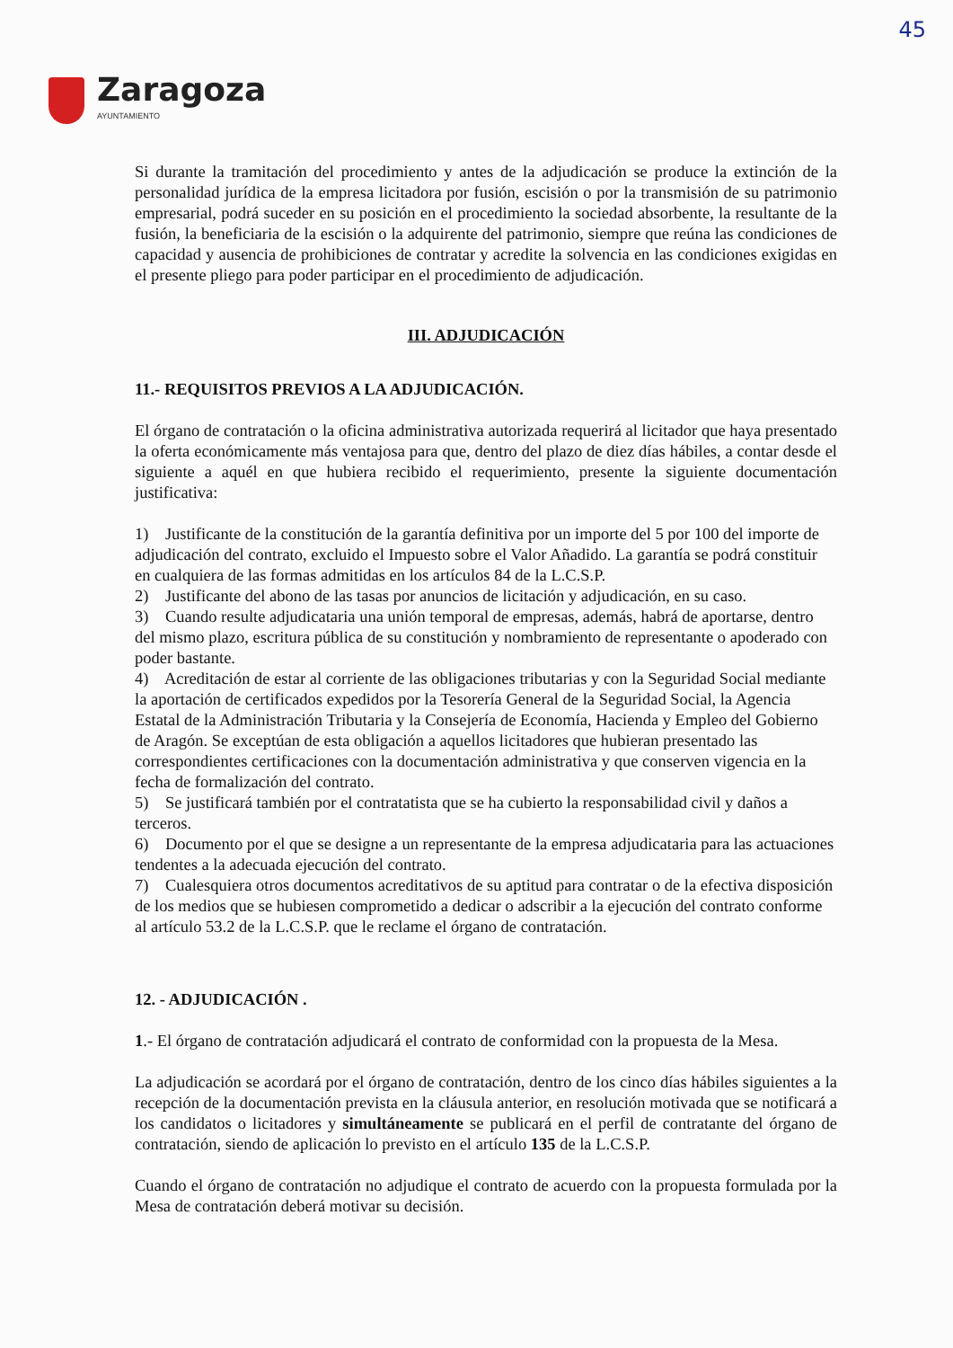45
Zaragoza
AYUNTAMIENTO
Si durante la tramitación del procedimiento y antes de la adjudicación se produce la extinción de la personalidad jurídica de la empresa licitadora por fusión, escisión o por la transmisión de su patrimonio empresarial, podrá suceder en su posición en el procedimiento la sociedad absorbente, la resultante de la fusión, la beneficiaria de la escisión o la adquirente del patrimonio, siempre que reúna las condiciones de capacidad y ausencia de prohibiciones de contratar y acredite la solvencia en las condiciones exigidas en el presente pliego para poder participar en el procedimiento de adjudicación.
III. ADJUDICACIÓN
11.- REQUISITOS PREVIOS A LA ADJUDICACIÓN.
El órgano de contratación o la oficina administrativa autorizada requerirá al licitador que haya presentado la oferta económicamente más ventajosa para que, dentro del plazo de diez días hábiles, a contar desde el siguiente a aquél en que hubiera recibido el requerimiento, presente la siguiente documentación justificativa:
1) Justificante de la constitución de la garantía definitiva por un importe del 5 por 100 del importe de adjudicación del contrato, excluido el Impuesto sobre el Valor Añadido. La garantía se podrá constituir en cualquiera de las formas admitidas en los artículos 84 de la L.C.S.P.
2) Justificante del abono de las tasas por anuncios de licitación y adjudicación, en su caso.
3) Cuando resulte adjudicataria una unión temporal de empresas, además, habrá de aportarse, dentro del mismo plazo, escritura pública de su constitución y nombramiento de representante o apoderado con poder bastante.
4) Acreditación de estar al corriente de las obligaciones tributarias y con la Seguridad Social mediante la aportación de certificados expedidos por la Tesorería General de la Seguridad Social, la Agencia Estatal de la Administración Tributaria y la Consejería de Economía, Hacienda y Empleo del Gobierno de Aragón. Se exceptúan de esta obligación a aquellos licitadores que hubieran presentado las correspondientes certificaciones con la documentación administrativa y que conserven vigencia en la fecha de formalización del contrato.
5) Se justificará también por el contratatista que se ha cubierto la responsabilidad civil y daños a terceros.
6) Documento por el que se designe a un representante de la empresa adjudicataria para las actuaciones tendentes a la adecuada ejecución del contrato.
7) Cualesquiera otros documentos acreditativos de su aptitud para contratar o de la efectiva disposición de los medios que se hubiesen comprometido a dedicar o adscribir a la ejecución del contrato conforme al artículo 53.2 de la L.C.S.P. que le reclame el órgano de contratación.
12. - ADJUDICACIÓN .
1.- El órgano de contratación adjudicará el contrato de conformidad con la propuesta de la Mesa.
La adjudicación se acordará por el órgano de contratación, dentro de los cinco días hábiles siguientes a la recepción de la documentación prevista en la cláusula anterior, en resolución motivada que se notificará a los candidatos o licitadores y simultáneamente se publicará en el perfil de contratante del órgano de contratación, siendo de aplicación lo previsto en el artículo 135 de la L.C.S.P.
Cuando el órgano de contratación no adjudique el contrato de acuerdo con la propuesta formulada por la Mesa de contratación deberá motivar su decisión.